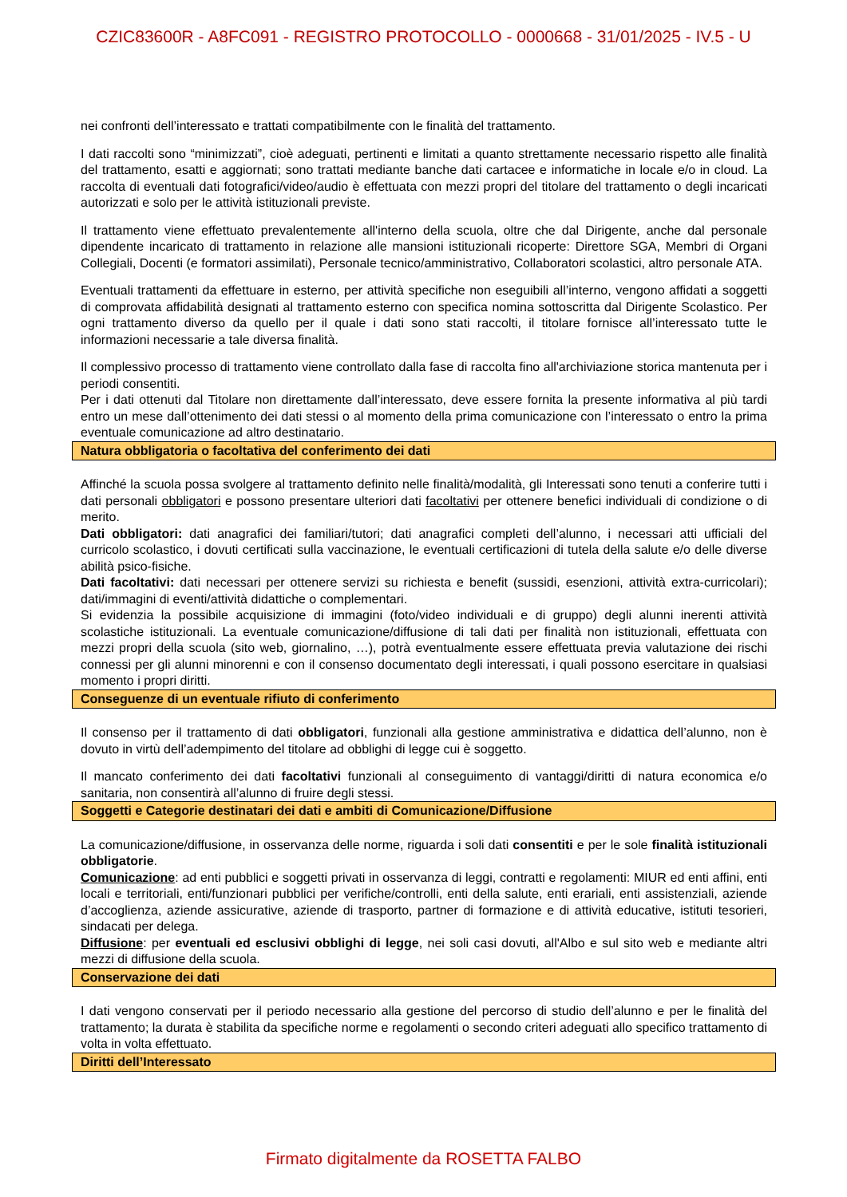CZIC83600R - A8FC091 - REGISTRO PROTOCOLLO - 0000668 - 31/01/2025 - IV.5 - U
nei confronti dell’interessato e trattati compatibilmente con le finalità del trattamento.
I dati raccolti sono “minimizzati”, cioè adeguati, pertinenti e limitati a quanto strettamente necessario rispetto alle finalità del trattamento, esatti e aggiornati; sono trattati mediante banche dati cartacee e informatiche in locale e/o in cloud. La raccolta di eventuali dati fotografici/video/audio è effettuata con mezzi propri del titolare del trattamento o degli incaricati autorizzati e solo per le attività istituzionali previste.
Il trattamento viene effettuato prevalentemente all'interno della scuola, oltre che dal Dirigente, anche dal personale dipendente incaricato di trattamento in relazione alle mansioni istituzionali ricoperte: Direttore SGA, Membri di Organi Collegiali, Docenti (e formatori assimilati), Personale tecnico/amministrativo, Collaboratori scolastici, altro personale ATA.
Eventuali trattamenti da effettuare in esterno, per attività specifiche non eseguibili all’interno, vengono affidati a soggetti di comprovata affidabilità designati al trattamento esterno con specifica nomina sottoscritta dal Dirigente Scolastico. Per ogni trattamento diverso da quello per il quale i dati sono stati raccolti, il titolare fornisce all’interessato tutte le informazioni necessarie a tale diversa finalità.
Il complessivo processo di trattamento viene controllato dalla fase di raccolta fino all'archiviazione storica mantenuta per i periodi consentiti.
Per i dati ottenuti dal Titolare non direttamente dall’interessato, deve essere fornita la presente informativa al più tardi entro un mese dall’ottenimento dei dati stessi o al momento della prima comunicazione con l’interessato o entro la prima eventuale comunicazione ad altro destinatario.
Natura obbligatoria o facoltativa del conferimento dei dati
Affinché la scuola possa svolgere al trattamento definito nelle finalità/modalità, gli Interessati sono tenuti a conferire tutti i dati personali obbligatori e possono presentare ulteriori dati facoltativi per ottenere benefici individuali di condizione o di merito.
Dati obbligatori: dati anagrafici dei familiari/tutori; dati anagrafici completi dell’alunno, i necessari atti ufficiali del curricolo scolastico, i dovuti certificati sulla vaccinazione, le eventuali certificazioni di tutela della salute e/o delle diverse abilità psico-fisiche.
Dati facoltativi: dati necessari per ottenere servizi su richiesta e benefit (sussidi, esenzioni, attività extra-curricolari); dati/immagini di eventi/attività didattiche o complementari.
Si evidenzia la possibile acquisizione di immagini (foto/video individuali e di gruppo) degli alunni inerenti attività scolastiche istituzionali. La eventuale comunicazione/diffusione di tali dati per finalità non istituzionali, effettuata con mezzi propri della scuola (sito web, giornalino, …), potrà eventualmente essere effettuata previa valutazione dei rischi connessi per gli alunni minorenni e con il consenso documentato degli interessati, i quali possono esercitare in qualsiasi momento i propri diritti.
Conseguenze di un eventuale rifiuto di conferimento
Il consenso per il trattamento di dati obbligatori, funzionali alla gestione amministrativa e didattica dell’alunno, non è dovuto in virtù dell’adempimento del titolare ad obblighi di legge cui è soggetto.
Il mancato conferimento dei dati facoltativi funzionali al conseguimento di vantaggi/diritti di natura economica e/o sanitaria, non consentirà all’alunno di fruire degli stessi.
Soggetti e Categorie destinatari dei dati e ambiti di Comunicazione/Diffusione
La comunicazione/diffusione, in osservanza delle norme, riguarda i soli dati consentiti e per le sole finalità istituzionali obbligatorie.
Comunicazione: ad enti pubblici e soggetti privati in osservanza di leggi, contratti e regolamenti: MIUR ed enti affini, enti locali e territoriali, enti/funzionari pubblici per verifiche/controlli, enti della salute, enti erariali, enti assistenziali, aziende d’accoglienza, aziende assicurative, aziende di trasporto, partner di formazione e di attività educative, istituti tesorieri, sindacati per delega.
Diffusione: per eventuali ed esclusivi obblighi di legge, nei soli casi dovuti, all'Albo e sul sito web e mediante altri mezzi di diffusione della scuola.
Conservazione dei dati
I dati vengono conservati per il periodo necessario alla gestione del percorso di studio dell’alunno e per le finalità del trattamento; la durata è stabilita da specifiche norme e regolamenti o secondo criteri adeguati allo specifico trattamento di volta in volta effettuato.
Diritti dell’Interessato
Firmato digitalmente da ROSETTA FALBO